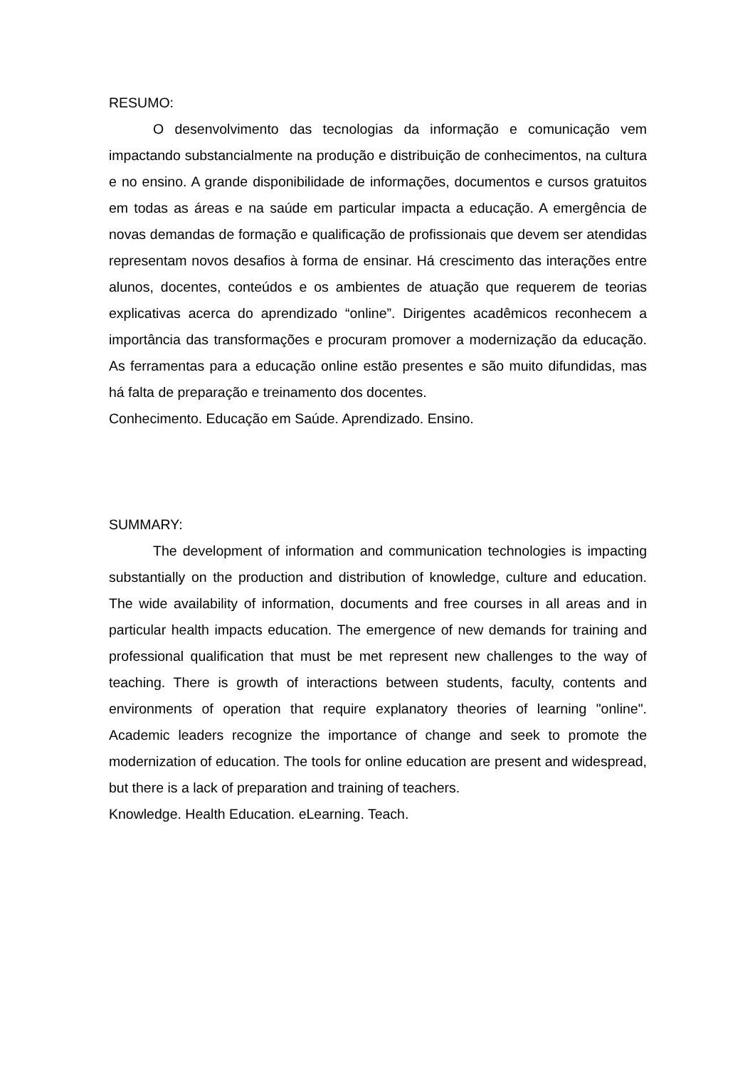RESUMO:
O desenvolvimento das tecnologias da informação e comunicação vem impactando substancialmente na produção e distribuição de conhecimentos, na cultura e no ensino. A grande disponibilidade de informações, documentos e cursos gratuitos em todas as áreas e na saúde em particular impacta a educação. A emergência de novas demandas de formação e qualificação de profissionais que devem ser atendidas representam novos desafios à forma de ensinar. Há crescimento das interações entre alunos, docentes, conteúdos e os ambientes de atuação que requerem de teorias explicativas acerca do aprendizado “online”. Dirigentes acadêmicos reconhecem a importância das transformações e procuram promover a modernização da educação. As ferramentas para a educação online estão presentes e são muito difundidas, mas há falta de preparação e treinamento dos docentes.
Conhecimento. Educação em Saúde. Aprendizado. Ensino.
SUMMARY:
The development of information and communication technologies is impacting substantially on the production and distribution of knowledge, culture and education. The wide availability of information, documents and free courses in all areas and in particular health impacts education. The emergence of new demands for training and professional qualification that must be met represent new challenges to the way of teaching. There is growth of interactions between students, faculty, contents and environments of operation that require explanatory theories of learning "online". Academic leaders recognize the importance of change and seek to promote the modernization of education. The tools for online education are present and widespread, but there is a lack of preparation and training of teachers.
Knowledge. Health Education. eLearning. Teach.